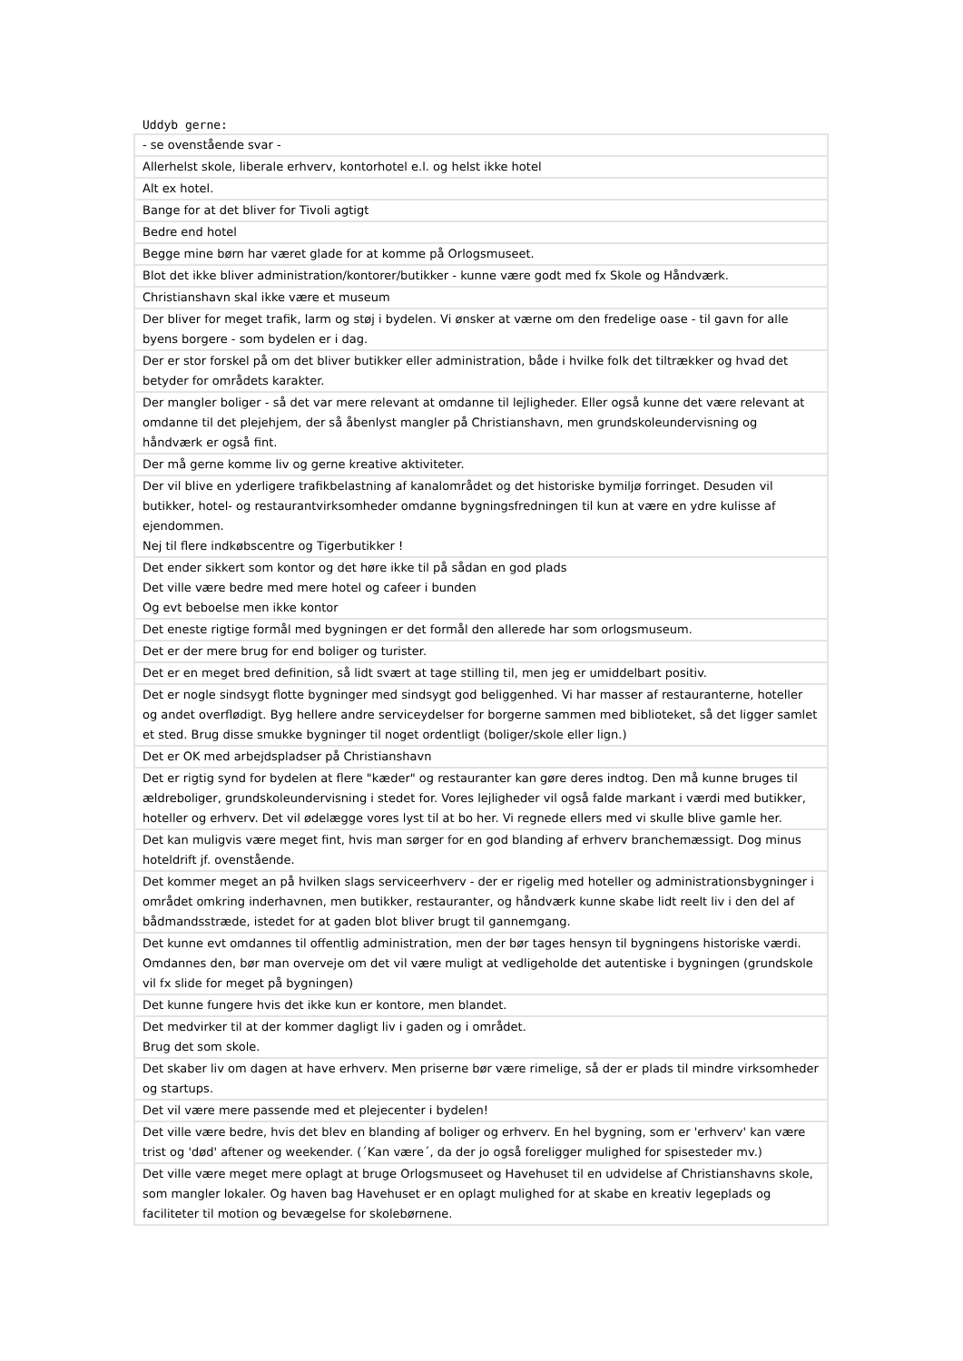Uddyb gerne:
| - se ovenstående svar - |
| Allerhelst skole, liberale erhverv, kontorhotel e.l. og helst ikke hotel |
| Alt ex hotel. |
| Bange for at det bliver for Tivoli agtigt |
| Bedre end hotel |
| Begge mine børn har været glade for at komme på Orlogsmuseet. |
| Blot det ikke bliver administration/kontorer/butikker - kunne være godt med fx Skole og Håndværk. |
| Christianshavn skal ikke være et museum |
| Der bliver for meget trafik, larm og støj i bydelen. Vi ønsker at værne om den fredelige oase - til gavn for alle byens borgere - som bydelen er i dag. |
| Der er stor forskel på om det bliver butikker eller administration, både i hvilke folk det tiltrækker og hvad det betyder for områdets karakter. |
| Der mangler boliger - så det var mere relevant at omdanne til lejligheder. Eller også kunne det være relevant at omdanne til det plejehjem, der så åbenlyst mangler på Christianshavn, men grundskoleundervisning og håndværk er også fint. |
| Der må gerne komme liv og gerne kreative aktiviteter. |
| Der vil blive en yderligere trafikbelastning af kanalområdet og det historiske bymiljø forringet. Desuden vil butikker, hotel- og restaurantvirksomheder omdanne bygningsfredningen til kun at være en ydre kulisse af ejendommen. Nej til flere indkøbscentre og Tigerbutikker ! |
| Det ender sikkert som kontor og det høre ikke til på sådan en god plads Det ville være bedre med mere hotel og cafeer i bunden Og evt beboelse men ikke kontor |
| Det eneste rigtige formål med bygningen er det formål den allerede har som orlogsmuseum. |
| Det er der mere brug for end boliger og turister. |
| Det er en meget bred definition, så lidt svært at tage stilling til, men jeg er umiddelbart positiv. |
| Det er nogle sindsygt flotte bygninger med sindsygt god beliggenhed. Vi har masser af restauranterne, hoteller og andet overflødigt. Byg hellere andre serviceydelser for borgerne sammen med biblioteket, så det ligger samlet et sted. Brug disse smukke bygninger til noget ordentligt (boliger/skole eller lign.) |
| Det er OK med arbejdspladser på Christianshavn |
| Det er rigtig synd for bydelen at flere "kæder" og restauranter kan gøre deres indtog. Den må kunne bruges til ældreboliger, grundskoleundervisning i stedet for. Vores lejligheder vil også falde markant i værdi med butikker, hoteller og erhverv. Det vil ødelægge vores lyst til at bo her. Vi regnede ellers med vi skulle blive gamle her. |
| Det kan muligvis være meget fint, hvis man sørger for en god blanding af erhverv branchemæssigt. Dog minus hoteldrift jf. ovenstående. |
| Det kommer meget an på hvilken slags serviceerhverv - der er rigelig med hoteller og administrationsbygninger i området omkring inderhavnen, men butikker, restauranter, og håndværk kunne skabe lidt reelt liv i den del af bådmandsstræde, istedet for at gaden blot bliver brugt til gannemgang. |
| Det kunne evt omdannes til offentlig administration, men der bør tages hensyn til bygningens historiske værdi. Omdannes den, bør man overveje om det vil være muligt at vedligeholde det autentiske i bygningen (grundskole vil fx slide for meget på bygningen) |
| Det kunne fungere hvis det ikke kun er kontore, men blandet. |
| Det medvirker til at der kommer dagligt liv i gaden og i området. Brug det som skole. |
| Det skaber liv om dagen at have erhverv. Men priserne bør være rimelige, så der er plads til mindre virksomheder og startups. |
| Det vil være mere passende med et plejecenter i bydelen! |
| Det ville være bedre, hvis det blev en blanding af boliger og erhverv. En hel bygning, som er 'erhverv' kan være trist og 'død' aftener og weekender. (´Kan være´, da der jo også foreligger mulighed for spisesteder mv.) |
| Det ville være meget mere oplagt at bruge Orlogsmuseet og Havehuset til en udvidelse af Christianshavns skole, som mangler lokaler. Og haven bag Havehuset er en oplagt mulighed for at skabe en kreativ legeplads og faciliteter til motion og bevægelse for skolebørnene. |